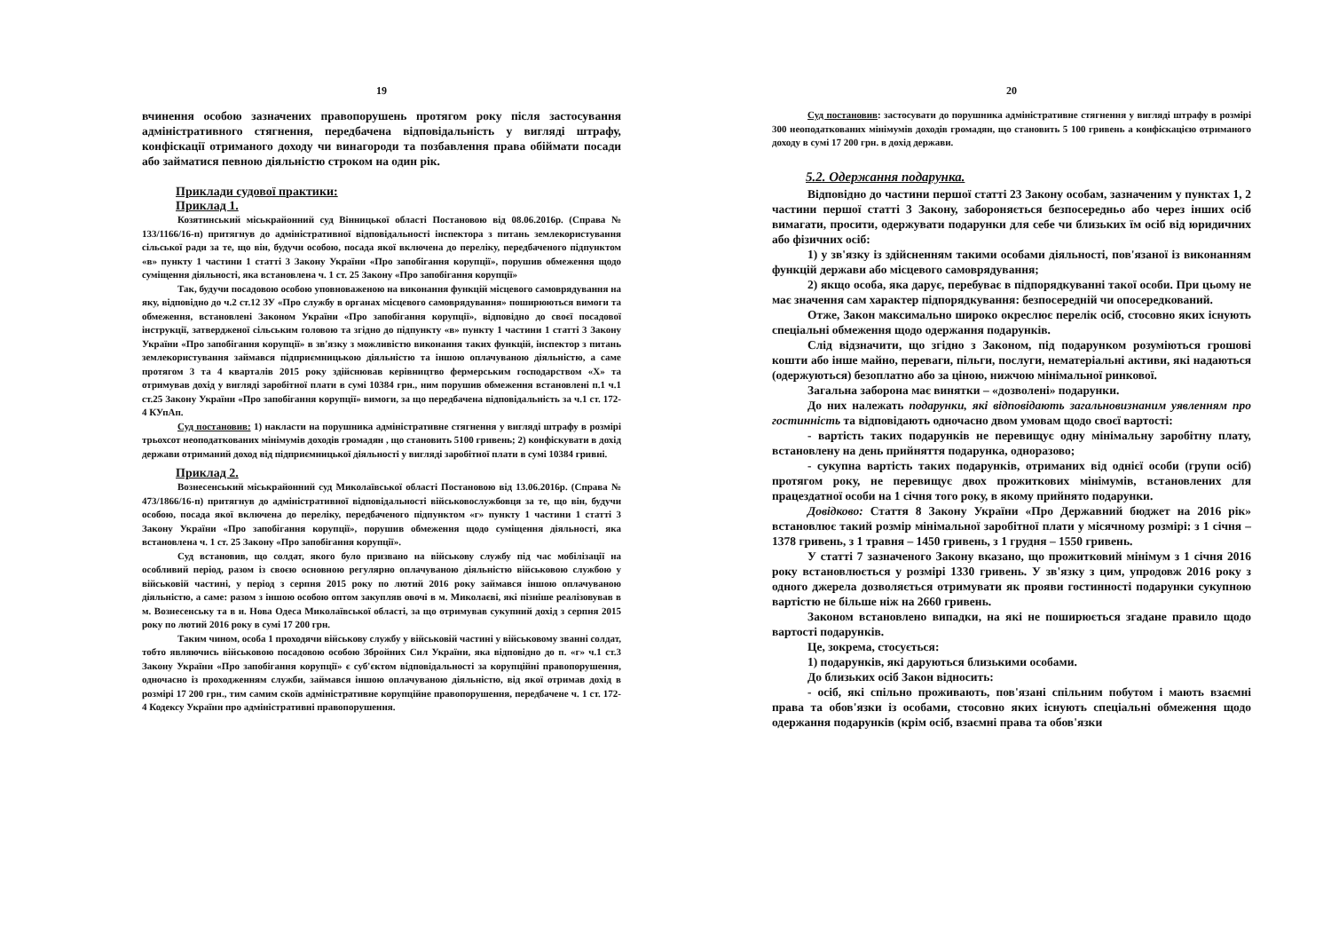19
вчинення особою зазначених правопорушень протягом року після застосування адміністративного стягнення, передбачена відповідальність у вигляді штрафу, конфіскації отриманого доходу чи винагороди та позбавлення права обіймати посади або займатися певною діяльністю строком на один рік.
Приклади судової практики:
Приклад 1.
Козятинський міськрайонний суд Вінницької області Постановою від 08.06.2016р. (Справа № 133/1166/16-п) притягнув до адміністративної відповідальності інспектора з питань землекористування сільської ради за те, що він, будучи особою, посада якої включена до переліку, передбаченого підпунктом «в» пункту 1 частини 1 статті 3 Закону України «Про запобігання корупції», порушив обмеження щодо суміщення діяльності, яка встановлена ч. 1 ст. 25 Закону «Про запобігання корупції»
Так, будучи посадовою особою уповноваженою на виконання функцій місцевого самоврядування на яку, відповідно до ч.2 ст.12 ЗУ «Про службу в органах місцевого самоврядування» поширюються вимоги та обмеження, встановлені Законом України «Про запобігання корупції», відповідно до своєї посадової інструкції, затвердженої сільським головою та згідно до підпункту «в» пункту 1 частини 1 статті 3 Закону України «Про запобігання корупції» в зв'язку з можливістю виконання таких функцій, інспектор з питань землекористування займався підприємницькою діяльністю та іншою оплачуваною діяльністю, а саме протягом 3 та 4 кварталів 2015 року здійснював керівництво фермерським господарством «Х» та отримував дохід у вигляді заробітної плати в сумі 10384 грн., ним порушив обмеження встановлені п.1 ч.1 ст.25 Закону України «Про запобігання корупції» вимоги, за що передбачена відповідальність за ч.1 ст. 172-4 КУпАп.
Суд постановив: 1) накласти на порушника адміністративне стягнення у вигляді штрафу в розмірі трьохсот неоподаткованих мінімумів доходів громадян , що становить 5100 гривень; 2) конфіскувати в дохід держави отриманий доход від підприємницької діяльності у вигляді заробітної плати в сумі 10384 гривні.
Приклад 2.
Вознесенський міськрайонний суд Миколаївської області Постановою від 13.06.2016р. (Справа № 473/1866/16-п) притягнув до адміністративної відповідальності військовослужбовця за те, що він, будучи особою, посада якої включена до переліку, передбаченого підпунктом «г» пункту 1 частини 1 статті 3 Закону України «Про запобігання корупції», порушив обмеження щодо суміщення діяльності, яка встановлена ч. 1 ст. 25 Закону «Про запобігання корупції».
Суд встановив, що солдат, якого було призвано на військову службу під час мобілізації на особливий період, разом із своєю основною регулярно оплачуваною діяльністю військовою службою у військовій частині, у період з серпня 2015 року по лютий 2016 року займався іншою оплачуваною діяльністю, а саме: разом з іншою особою оптом закупляв овочі в м. Миколаєві, які пізніше реалізовував в м. Вознесенську та в и. Нова Одеса Миколаївської області, за що отримував сукупний дохід з серпня 2015 року по лютий 2016 року в сумі 17 200 грн.
Таким чином, особа 1 проходячи військову службу у військовій частині у військовому званні солдат, тобто являючись військовою посадовою особою Збройних Сил України, яка відповідно до п. «г» ч.1 ст.3 Закону України «Про запобігання корупції» є суб'єктом відповідальності за корупційні правопорушення, одночасно із проходженням служби, займався іншою оплачуваною діяльністю, від якої отримав дохід в розмірі 17 200 грн., тим самим скоїв адміністративне корупційне правопорушення, передбачене ч. 1 ст. 172-4 Кодексу України про адміністративні правопорушення.
20
Суд постановив: застосувати до порушника адміністративне стягнення у вигляді штрафу в розмірі 300 неоподаткованих мінімумів доходів громадян, що становить 5 100 гривень а конфіскацією отриманого доходу в сумі 17 200 грн. в дохід держави.
5.2. Одержання подарунка.
Відповідно до частини першої статті 23 Закону особам, зазначеним у пунктах 1, 2 частини першої статті 3 Закону, забороняється безпосередньо або через інших осіб вимагати, просити, одержувати подарунки для себе чи близьких їм осіб від юридичних або фізичних осіб:
1) у зв'язку із здійсненням такими особами діяльності, пов'язаної із виконанням функцій держави або місцевого самоврядування;
2) якщо особа, яка дарує, перебуває в підпорядкуванні такої особи. При цьому не має значення сам характер підпорядкування: безпосередній чи опосередкований.
Отже, Закон максимально широко окреслює перелік осіб, стосовно яких існують спеціальні обмеження щодо одержання подарунків.
Слід відзначити, що згідно з Законом, під подарунком розуміються грошові кошти або інше майно, переваги, пільги, послуги, нематеріальні активи, які надаються (одержуються) безоплатно або за ціною, нижчою мінімальної ринкової.
Загальна заборона має винятки – «дозволені» подарунки.
До них належать подарунки, які відповідають загальновизнаним уявленням про гостинність та відповідають одночасно двом умовам щодо своєї вартості:
- вартість таких подарунків не перевищує одну мінімальну заробітну плату, встановлену на день прийняття подарунка, одноразово;
- сукупна вартість таких подарунків, отриманих від однієї особи (групи осіб) протягом року, не перевищує двох прожиткових мінімумів, встановлених для працездатної особи на 1 січня того року, в якому прийнято подарунки.
Довідково: Стаття 8 Закону України «Про Державний бюджет на 2016 рік» встановлює такий розмір мінімальної заробітної плати у місячному розмірі: з 1 січня – 1378 гривень, з 1 травня – 1450 гривень, з 1 грудня – 1550 гривень.
У статті 7 зазначеного Закону вказано, що прожитковий мінімум з 1 січня 2016 року встановлюється у розмірі 1330 гривень. У зв'язку з цим, упродовж 2016 року з одного джерела дозволяється отримувати як прояви гостинності подарунки сукупною вартістю не більше ніж на 2660 гривень.
Законом встановлено випадки, на які не поширюється згадане правило щодо вартості подарунків.
Це, зокрема, стосується:
1) подарунків, які даруються близькими особами.
До близьких осіб Закон відносить:
- осіб, які спільно проживають, пов'язані спільним побутом і мають взаємні права та обов'язки із особами, стосовно яких існують спеціальні обмеження щодо одержання подарунків (крім осіб, взаємні права та обов'язки